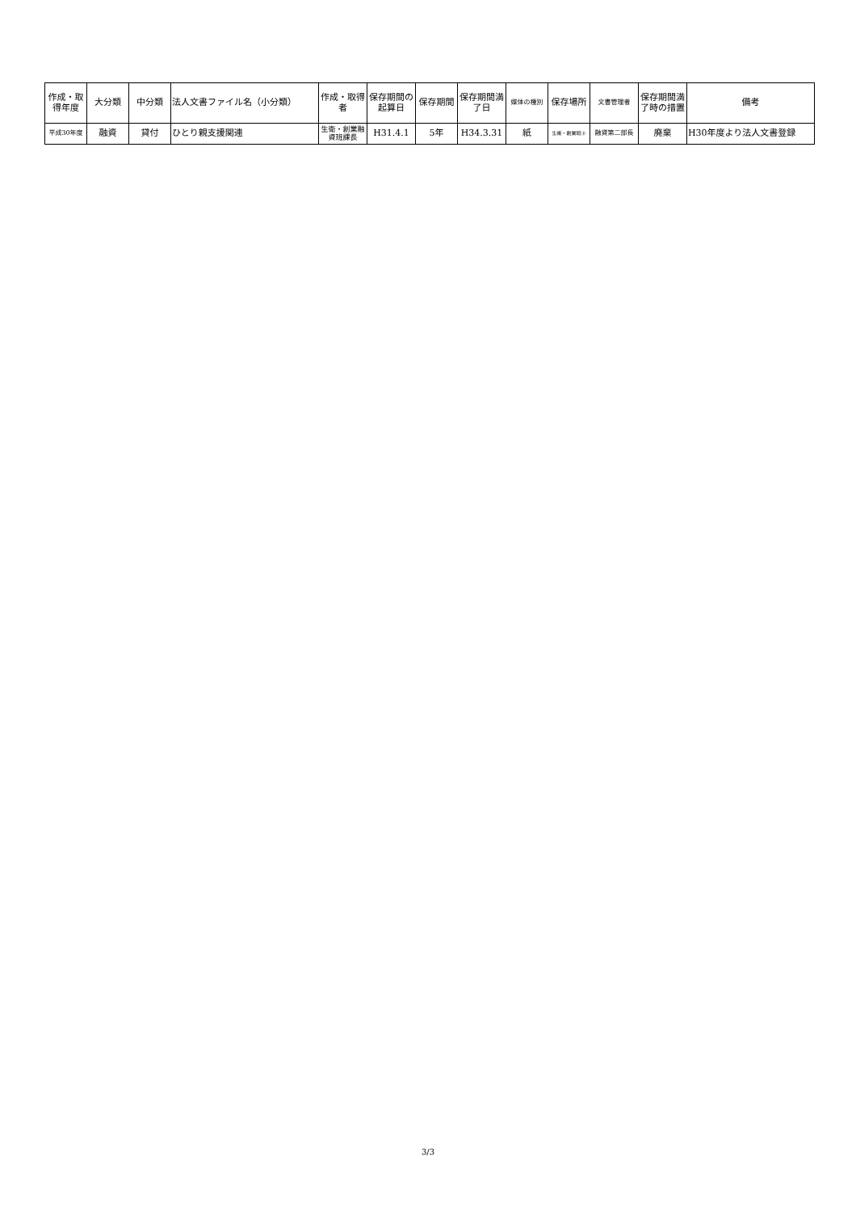| 作成・取得年度 | 大分類 | 中分類 | 法人文書ファイル名（小分類） | 作成・取得者 | 保存期間の起算日 | 保存期間 | 保存期間満了日 | 媒体の種別 | 保存場所 | 文書管理者 | 保存期間満了時の措置 | 備考 |
| --- | --- | --- | --- | --- | --- | --- | --- | --- | --- | --- | --- | --- |
| 平成30年度 | 融資 | 貸付 | ひとり親支援関連 | 生衛・創業融資班課長 | H31.4.1 | 5年 | H34.3.31 | 紙 | 生衛・創業班② | 融資第二部長 | 廃棄 | H30年度より法人文書登録 |
3/3